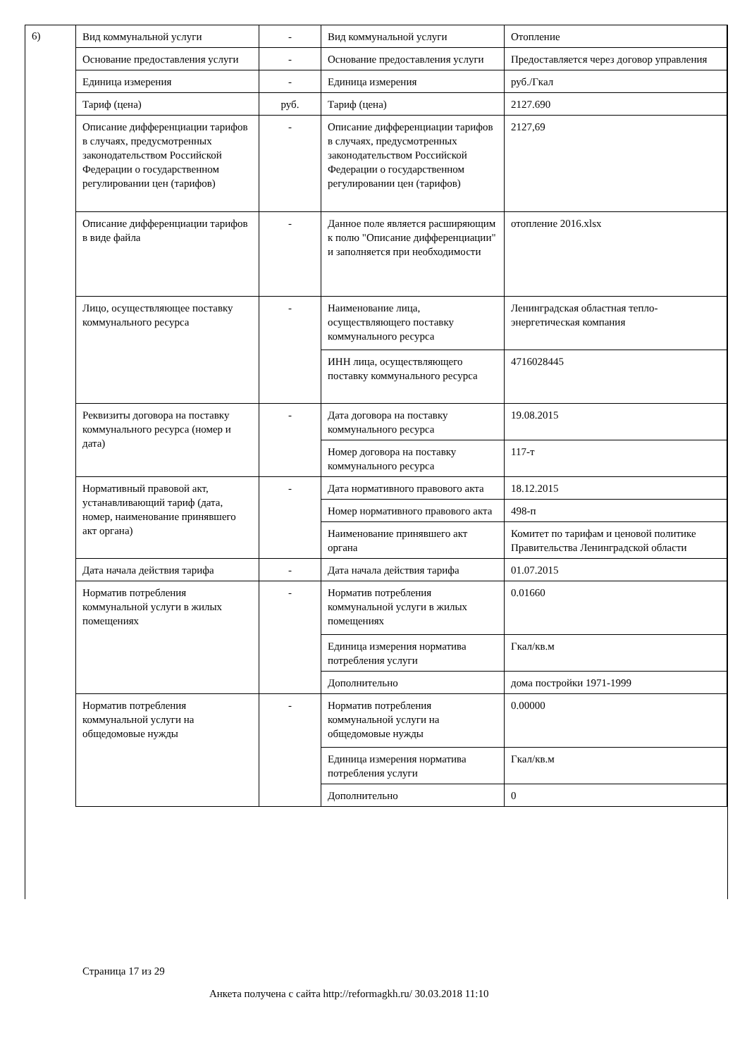6)
| Вид коммунальной услуги | - | Вид коммунальной услуги | Отопление |
| Основание предоставления услуги | - | Основание предоставления услуги | Предоставляется через договор управления |
| Единица измерения | - | Единица измерения | руб./Гкал |
| Тариф (цена) | руб. | Тариф (цена) | 2127.690 |
| Описание дифференциации тарифов в случаях, предусмотренных законодательством Российской Федерации о государственном регулировании цен (тарифов) | - | Описание дифференциации тарифов в случаях, предусмотренных законодательством Российской Федерации о государственном регулировании цен (тарифов) | 2127,69 |
| Описание дифференциации тарифов в виде файла | - | Данное поле является расширяющим к полю "Описание дифференциации" и заполняется при необходимости | отопление 2016.xlsx |
| Лицо, осуществляющее поставку коммунального ресурса | - | Наименование лица, осуществляющего поставку коммунального ресурса | Ленинградская областная тепло-энергетическая компания |
| | | ИНН лица, осуществляющего поставку коммунального ресурса | 4716028445 |
| Реквизиты договора на поставку коммунального ресурса (номер и дата) | - | Дата договора на поставку коммунального ресурса | 19.08.2015 |
| | | Номер договора на поставку коммунального ресурса | 117-т |
| Нормативный правовой акт, устанавливающий тариф (дата, номер, наименование принявшего акт органа) | - | Дата нормативного правового акта | 18.12.2015 |
| | | Номер нормативного правового акта | 498-п |
| | | Наименование принявшего акт органа | Комитет по тарифам и ценовой политике Правительства Ленинградской области |
| Дата начала действия тарифа | - | Дата начала действия тарифа | 01.07.2015 |
| Норматив потребления коммунальной услуги в жилых помещениях | - | Норматив потребления коммунальной услуги в жилых помещениях | 0.01660 |
| | | Единица измерения норматива потребления услуги | Гкал/кв.м |
| | | Дополнительно | дома постройки 1971-1999 |
| Норматив потребления коммунальной услуги на общедомовые нужды | - | Норматив потребления коммунальной услуги на общедомовые нужды | 0.00000 |
| | | Единица измерения норматива потребления услуги | Гкал/кв.м |
| | | Дополнительно | 0 |
Страница 17 из 29
Анкета получена с сайта http://reformagkh.ru/ 30.03.2018 11:10